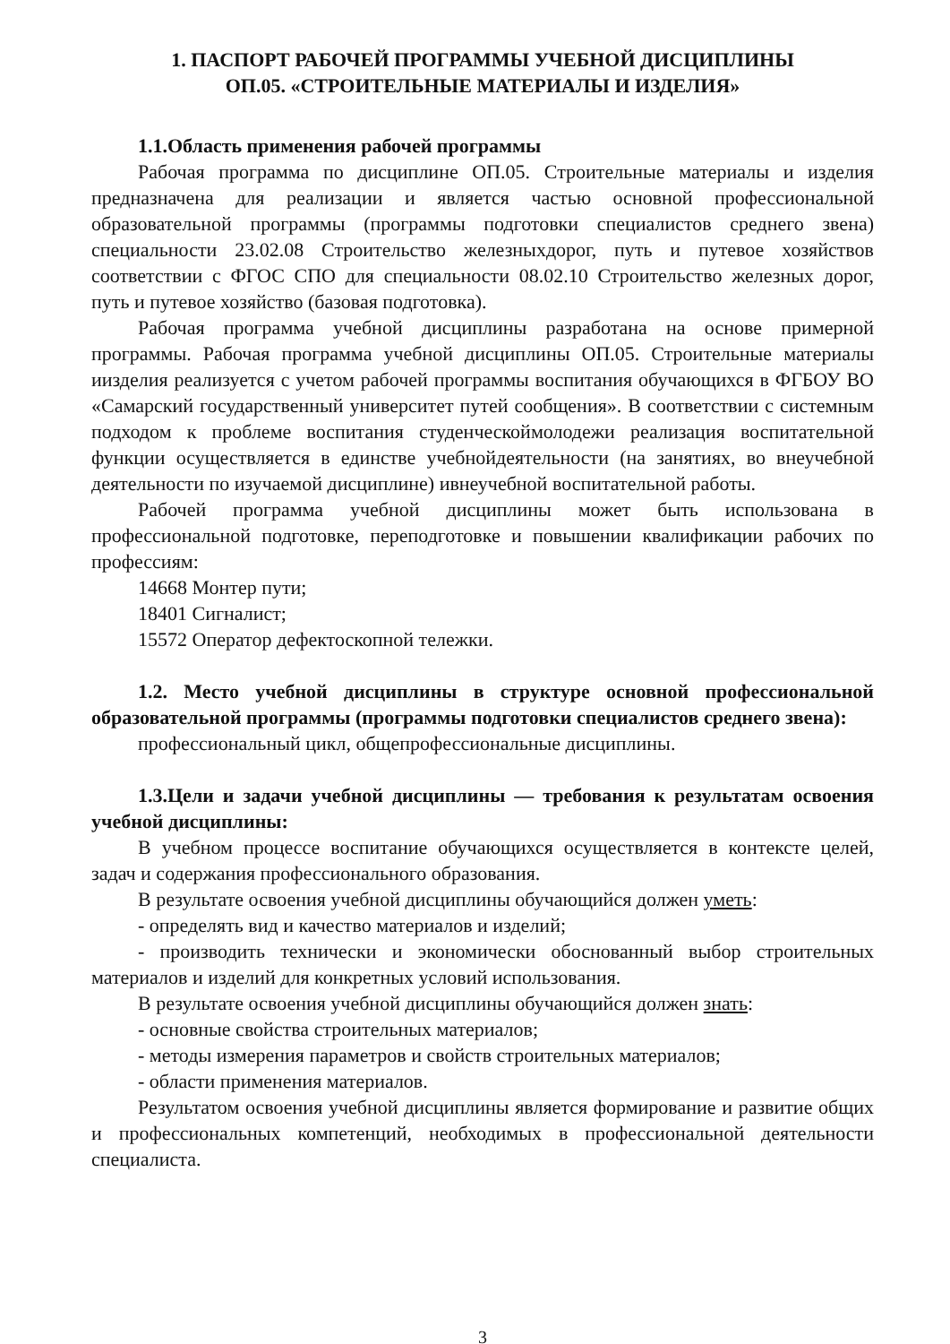1. ПАСПОРТ РАБОЧЕЙ ПРОГРАММЫ УЧЕБНОЙ ДИСЦИПЛИНЫ
ОП.05. «СТРОИТЕЛЬНЫЕ МАТЕРИАЛЫ И ИЗДЕЛИЯ»
1.1.Область применения рабочей программы
Рабочая программа по дисциплине ОП.05. Строительные материалы и изделия предназначена для реализации и является частью основной профессиональной образовательной программы (программы подготовки специалистов среднего звена) специальности 23.02.08 Строительство железныхдорог, путь и путевое хозяйствов соответствии с ФГОС СПО для специальности 08.02.10 Строительство железных дорог, путь и путевое хозяйство (базовая подготовка).
Рабочая программа учебной дисциплины разработана на основе примерной программы. Рабочая программа учебной дисциплины ОП.05. Строительные материалы иизделия реализуется с учетом рабочей программы воспитания обучающихся в ФГБОУ ВО «Самарский государственный университет путей сообщения». В соответствии с системным подходом к проблеме воспитания студенческоймолодежи реализация воспитательной функции осуществляется в единстве учебнойдеятельности (на занятиях, во внеучебной деятельности по изучаемой дисциплине) ивнеучебной воспитательной работы.
Рабочей программа учебной дисциплины может быть использована в профессиональной подготовке, переподготовке и повышении квалификации рабочих по профессиям:
14668 Монтер пути;
18401 Сигналист;
15572 Оператор дефектоскопной тележки.
1.2. Место учебной дисциплины в структуре основной профессиональной образовательной программы (программы подготовки специалистов среднего звена):
профессиональный цикл, общепрофессиональные дисциплины.
1.3.Цели и задачи учебной дисциплины — требования к результатам освоения учебной дисциплины:
В учебном процессе воспитание обучающихся осуществляется в контексте целей, задач и содержания профессионального образования.
В результате освоения учебной дисциплины обучающийся должен уметь:
- определять вид и качество материалов и изделий;
- производить технически и экономически обоснованный выбор строительных материалов и изделий для конкретных условий использования.
В результате освоения учебной дисциплины обучающийся должен знать:
- основные свойства строительных материалов;
- методы измерения параметров и свойств строительных материалов;
- области применения материалов.
Результатом освоения учебной дисциплины является формирование и развитие общих и профессиональных компетенций, необходимых в профессиональной деятельности специалиста.
3